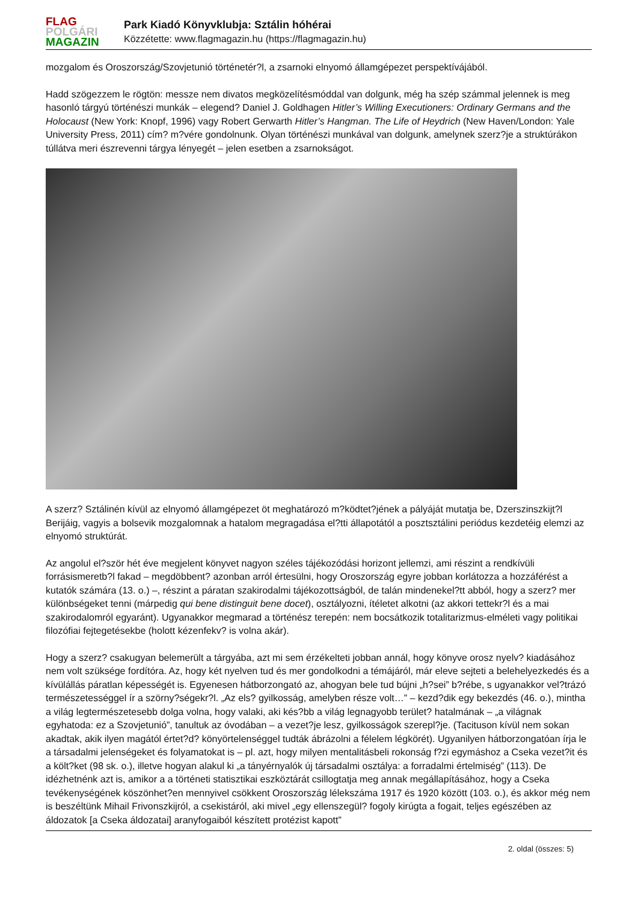FLAG
POLGÁRI
MAGAZIN
Park Kiadó Könyvklubja: Sztálin hóhérai
Közzétette: www.flagmagazin.hu (https://flagmagazin.hu)
mozgalom és Oroszország/Szovjetunió történetér?l, a zsarnoki elnyomó államgépezet perspektívájából.
Hadd szögezzem le rögtön: messze nem divatos megközelítésmóddal van dolgunk, még ha szép számmal jelennek is meg hasonló tárgyú történészi munkák – elegend? Daniel J. Goldhagen Hitler’s Willing Executioners: Ordinary Germans and the Holocaust (New York: Knopf, 1996) vagy Robert Gerwarth Hitler’s Hangman. The Life of Heydrich (New Haven/London: Yale University Press, 2011) cím? m?vére gondolnunk. Olyan történészi munkával van dolgunk, amelynek szerz?je a struktúrákon túllátva meri észrevenni tárgya lényegét – jelen esetben a zsarnokságot.
A szerz? Sztálinén kívül az elnyomó államgépezet öt meghatározó m?ködtet?jének a pályáját mutatja be, Dzerszinszkijt?l Berijáig, vagyis a bolsevik mozgalomnak a hatalom megragadása el?tti állapotától a posztsztálini periódus kezdetéig elemzi az elnyomó struktúrát.
Az angolul el?ször hét éve megjelent könyvet nagyon széles tájékozódási horizont jellemzi, ami részint a rendkívüli forrásismeretb?l fakad – megdöbbent? azonban arról értesülni, hogy Oroszország egyre jobban korlátozza a hozzáférést a kutatók számára (13. o.) –, részint a páratan szakirodalmi tájékozottságból, de talán mindenekel?tt abból, hogy a szerz? mer különbségeket tenni (márpedig qui bene distinguit bene docet), osztályozni, ítéletet alkotni (az akkori tettekr?l és a mai szakirodalomról egyaránt). Ugyanakkor megmarad a történész terepén: nem bocsátkozik totalitarizmus-elméleti vagy politikai filozófiai fejtegetésekbe (holott kézenfekv? is volna akár).
Hogy a szerz? csakugyan belemerült a tárgyába, azt mi sem érzékelteti jobban annál, hogy könyve orosz nyelv? kiadásához nem volt szüksége fordítóra. Az, hogy két nyelven tud és mer gondolkodni a témájáról, már eleve sejteti a belehelyezkedés és a kívülállás páratlan képességét is. Egyenesen hátborzongató az, ahogyan bele tud bújni „h?sei” b?rébe, s ugyanakkor vel?trázó természetességgel ír a szörny?ségekr?l. „Az els? gyilkosság, amelyben része volt…” – kezd?dik egy bekezdés (46. o.), mintha a világ legtermészetesebb dolga volna, hogy valaki, aki kés?bb a világ legnagyobb terület? hatalmának – „a világnak egyhatoda: ez a Szovjetunió”, tanultuk az óvodában – a vezet?je lesz, gyilkosságok szerepl?je. (Tacituson kívül nem sokan akadtak, akik ilyen magától értet?d? könyörtelenséggel tudták ábrázolni a félelem légkörét). Ugyanilyen hátborzongatóan írja le a társadalmi jelenségeket és folyamatokat is – pl. azt, hogy milyen mentalitásbeli rokonság f?zi egymáshoz a Cseka vezet?it és a költ?ket (98 sk. o.), illetve hogyan alakul ki „a tányérnyalók új társadalmi osztálya: a forradalmi értelmiség” (113). De idézhetnénk azt is, amikor a a történeti statisztikai eszköztárát csillogtatja meg annak megállapításához, hogy a Cseka tevékenységének köszönhet?en mennyivel csökkent Oroszország lélekszáma 1917 és 1920 között (103. o.), és akkor még nem is beszéltünk Mihail Frivonszkijról, a csekistáról, aki mivel „egy ellenszegül? fogoly kirúgta a fogait, teljes egészében az áldozatok [a Cseka áldozatai] aranyfogaiból készített protézist kapott”
2. oldal (összes: 5)